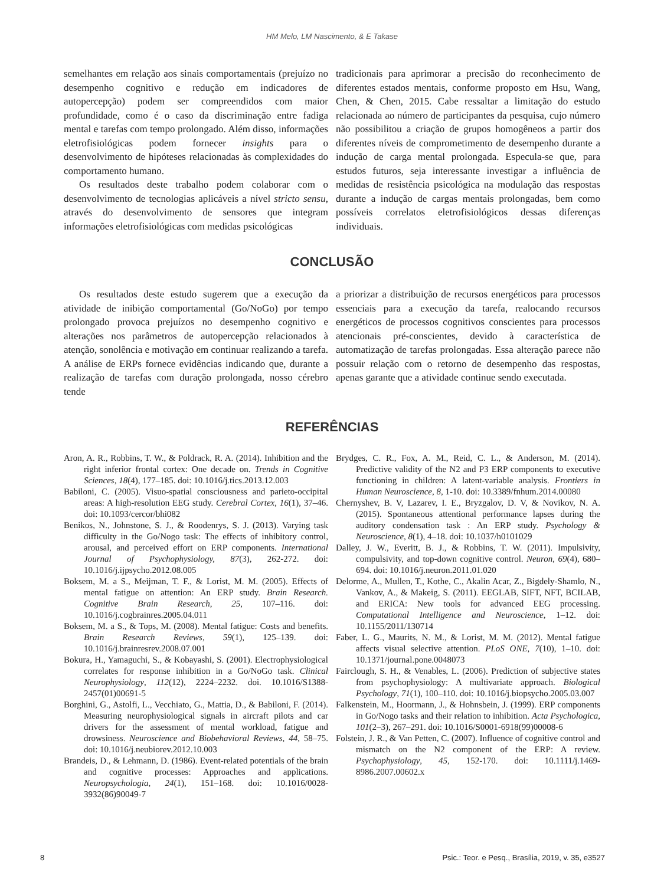HM Melo, LM Nascimento, & E Takase
semelhantes em relação aos sinais comportamentais (prejuízo no desempenho cognitivo e redução em indicadores de autopercepção) podem ser compreendidos com maior profundidade, como é o caso da discriminação entre fadiga mental e tarefas com tempo prolongado. Além disso, informações eletrofisiológicas podem fornecer insights para o desenvolvimento de hipóteses relacionadas às complexidades do comportamento humano.
Os resultados deste trabalho podem colaborar com o desenvolvimento de tecnologias aplicáveis a nível stricto sensu, através do desenvolvimento de sensores que integram informações eletrofisiológicas com medidas psicológicas
tradicionais para aprimorar a precisão do reconhecimento de diferentes estados mentais, conforme proposto em Hsu, Wang, Chen, & Chen, 2015. Cabe ressaltar a limitação do estudo relacionada ao número de participantes da pesquisa, cujo número não possibilitou a criação de grupos homogêneos a partir dos diferentes níveis de comprometimento de desempenho durante a indução de carga mental prolongada. Especula-se que, para estudos futuros, seja interessante investigar a influência de medidas de resistência psicológica na modulação das respostas durante a indução de cargas mentais prolongadas, bem como possíveis correlatos eletrofisiológicos dessas diferenças individuais.
CONCLUSÃO
Os resultados deste estudo sugerem que a execução da atividade de inibição comportamental (Go/NoGo) por tempo prolongado provoca prejuízos no desempenho cognitivo e alterações nos parâmetros de autopercepção relacionados à atenção, sonolência e motivação em continuar realizando a tarefa. A análise de ERPs fornece evidências indicando que, durante a realização de tarefas com duração prolongada, nosso cérebro tende
a priorizar a distribuição de recursos energéticos para processos essenciais para a execução da tarefa, realocando recursos energéticos de processos cognitivos conscientes para processos atencionais pré-conscientes, devido à característica de automatização de tarefas prolongadas. Essa alteração parece não possuir relação com o retorno de desempenho das respostas, apenas garante que a atividade continue sendo executada.
REFERÊNCIAS
Aron, A. R., Robbins, T. W., & Poldrack, R. A. (2014). Inhibition and the right inferior frontal cortex: One decade on. Trends in Cognitive Sciences, 18(4), 177–185. doi: 10.1016/j.tics.2013.12.003
Babiloni, C. (2005). Visuo-spatial consciousness and parieto-occipital areas: A high-resolution EEG study. Cerebral Cortex, 16(1), 37–46. doi: 10.1093/cercor/bhi082
Benikos, N., Johnstone, S. J., & Roodenrys, S. J. (2013). Varying task difficulty in the Go/Nogo task: The effects of inhibitory control, arousal, and perceived effort on ERP components. International Journal of Psychophysiology, 87(3), 262-272. doi: 10.1016/j.ijpsycho.2012.08.005
Boksem, M. a S., Meijman, T. F., & Lorist, M. M. (2005). Effects of mental fatigue on attention: An ERP study. Brain Research. Cognitive Brain Research, 25, 107–116. doi: 10.1016/j.cogbrainres.2005.04.011
Boksem, M. a S., & Tops, M. (2008). Mental fatigue: Costs and benefits. Brain Research Reviews, 59(1), 125–139. doi: 10.1016/j.brainresrev.2008.07.001
Bokura, H., Yamaguchi, S., & Kobayashi, S. (2001). Electrophysiological correlates for response inhibition in a Go/NoGo task. Clinical Neurophysiology, 112(12), 2224–2232. doi. 10.1016/S1388-2457(01)00691-5
Borghini, G., Astolfi, L., Vecchiato, G., Mattia, D., & Babiloni, F. (2014). Measuring neurophysiological signals in aircraft pilots and car drivers for the assessment of mental workload, fatigue and drowsiness. Neuroscience and Biobehavioral Reviews, 44, 58–75. doi: 10.1016/j.neubiorev.2012.10.003
Brandeis, D., & Lehmann, D. (1986). Event-related potentials of the brain and cognitive processes: Approaches and applications. Neuropsychologia, 24(1), 151–168. doi: 10.1016/0028-3932(86)90049-7
Brydges, C. R., Fox, A. M., Reid, C. L., & Anderson, M. (2014). Predictive validity of the N2 and P3 ERP components to executive functioning in children: A latent-variable analysis. Frontiers in Human Neuroscience, 8, 1-10. doi: 10.3389/fnhum.2014.00080
Chernyshev, B. V, Lazarev, I. E., Bryzgalov, D. V, & Novikov, N. A. (2015). Spontaneous attentional performance lapses during the auditory condensation task : An ERP study. Psychology & Neuroscience, 8(1), 4–18. doi: 10.1037/h0101029
Dalley, J. W., Everitt, B. J., & Robbins, T. W. (2011). Impulsivity, compulsivity, and top-down cognitive control. Neuron, 69(4), 680–694. doi: 10.1016/j.neuron.2011.01.020
Delorme, A., Mullen, T., Kothe, C., Akalin Acar, Z., Bigdely-Shamlo, N., Vankov, A., & Makeig, S. (2011). EEGLAB, SIFT, NFT, BCILAB, and ERICA: New tools for advanced EEG processing. Computational Intelligence and Neuroscience, 1–12. doi: 10.1155/2011/130714
Faber, L. G., Maurits, N. M., & Lorist, M. M. (2012). Mental fatigue affects visual selective attention. PLoS ONE, 7(10), 1–10. doi: 10.1371/journal.pone.0048073
Fairclough, S. H., & Venables, L. (2006). Prediction of subjective states from psychophysiology: A multivariate approach. Biological Psychology, 71(1), 100–110. doi: 10.1016/j.biopsycho.2005.03.007
Falkenstein, M., Hoormann, J., & Hohnsbein, J. (1999). ERP components in Go/Nogo tasks and their relation to inhibition. Acta Psychologica, 101(2–3), 267–291. doi: 10.1016/S0001-6918(99)00008-6
Folstein, J. R., & Van Petten, C. (2007). Influence of cognitive control and mismatch on the N2 component of the ERP: A review. Psychophysiology, 45, 152-170. doi: 10.1111/j.1469-8986.2007.00602.x
8 Psic.: Teor. e Pesq., Brasília, 2019, v. 35, e3527